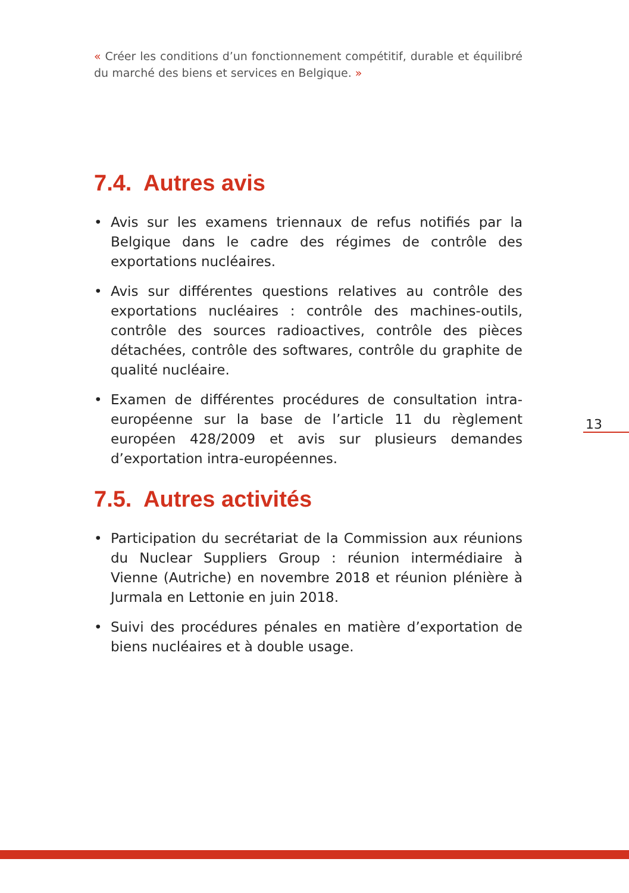« Créer les conditions d’un fonctionnement compétitif, durable et équilibré du marché des biens et services en Belgique. »
7.4. Autres avis
• Avis sur les examens triennaux de refus notifiés par la Belgique dans le cadre des régimes de contrôle des exportations nucléaires.
• Avis sur différentes questions relatives au contrôle des exportations nucléaires : contrôle des machines-outils, contrôle des sources radioactives, contrôle des pièces détachées, contrôle des softwares, contrôle du graphite de qualité nucléaire.
• Examen de différentes procédures de consultation intra-européenne sur la base de l’article 11 du règlement européen 428/2009 et avis sur plusieurs demandes d’exportation intra-européennes.
7.5. Autres activités
• Participation du secrétariat de la Commission aux réunions du Nuclear Suppliers Group : réunion intermédiaire à Vienne (Autriche) en novembre 2018 et réunion plénière à Jurmala en Lettonie en juin 2018.
• Suivi des procédures pénales en matière d’exportation de biens nucléaires et à double usage.
13